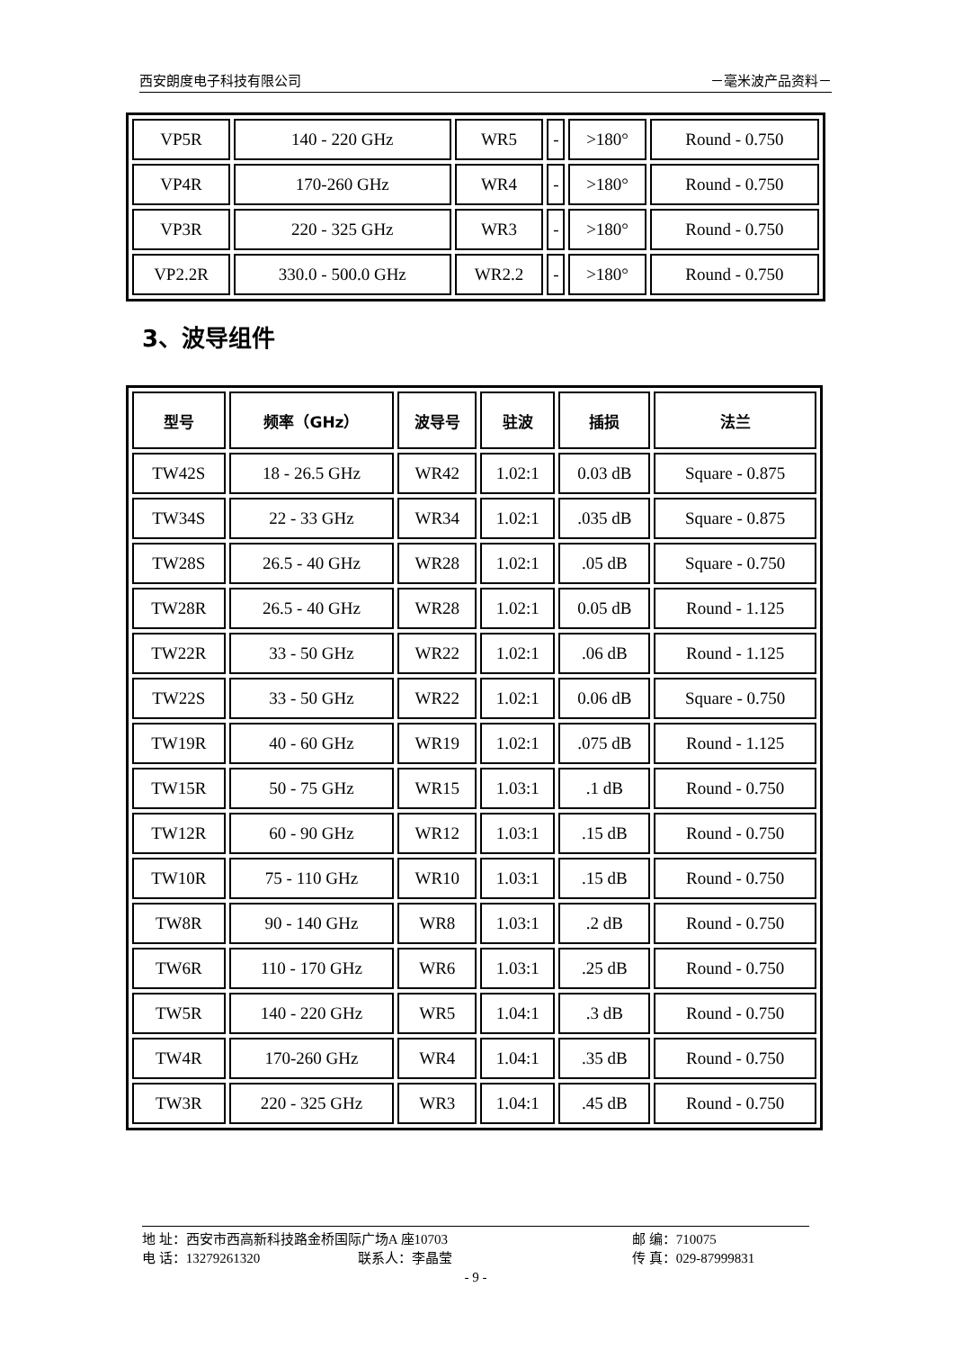西安朗度电子科技有限公司 －毫米波产品资料－
| VP5R | 140 - 220 GHz | WR5 | - | >180° | Round - 0.750 |
| VP4R | 170-260 GHz | WR4 | - | >180° | Round - 0.750 |
| VP3R | 220 - 325 GHz | WR3 | - | >180° | Round - 0.750 |
| VP2.2R | 330.0 - 500.0 GHz | WR2.2 | - | >180° | Round - 0.750 |
3、波导组件
| 型号 | 频率（GHz） | 波导号 | 驻波 | 插损 | 法兰 |
| --- | --- | --- | --- | --- | --- |
| TW42S | 18 - 26.5 GHz | WR42 | 1.02:1 | 0.03 dB | Square - 0.875 |
| TW34S | 22 - 33 GHz | WR34 | 1.02:1 | .035 dB | Square - 0.875 |
| TW28S | 26.5 - 40 GHz | WR28 | 1.02:1 | .05 dB | Square - 0.750 |
| TW28R | 26.5 - 40 GHz | WR28 | 1.02:1 | 0.05 dB | Round - 1.125 |
| TW22R | 33 - 50 GHz | WR22 | 1.02:1 | .06 dB | Round - 1.125 |
| TW22S | 33 - 50 GHz | WR22 | 1.02:1 | 0.06 dB | Square - 0.750 |
| TW19R | 40 - 60 GHz | WR19 | 1.02:1 | .075 dB | Round - 1.125 |
| TW15R | 50 - 75 GHz | WR15 | 1.03:1 | .1 dB | Round - 0.750 |
| TW12R | 60 - 90 GHz | WR12 | 1.03:1 | .15 dB | Round - 0.750 |
| TW10R | 75 - 110 GHz | WR10 | 1.03:1 | .15 dB | Round - 0.750 |
| TW8R | 90 - 140 GHz | WR8 | 1.03:1 | .2 dB | Round - 0.750 |
| TW6R | 110 - 170 GHz | WR6 | 1.03:1 | .25 dB | Round - 0.750 |
| TW5R | 140 - 220 GHz | WR5 | 1.04:1 | .3 dB | Round - 0.750 |
| TW4R | 170-260 GHz | WR4 | 1.04:1 | .35 dB | Round - 0.750 |
| TW3R | 220 - 325 GHz | WR3 | 1.04:1 | .45 dB | Round - 0.750 |
地 址：西安市西高新科技路金桥国际广场A 座10703 邮 编：710075
电 话：13279261320 联系人：李晶莹 传 真：029-87999831
- 9 -